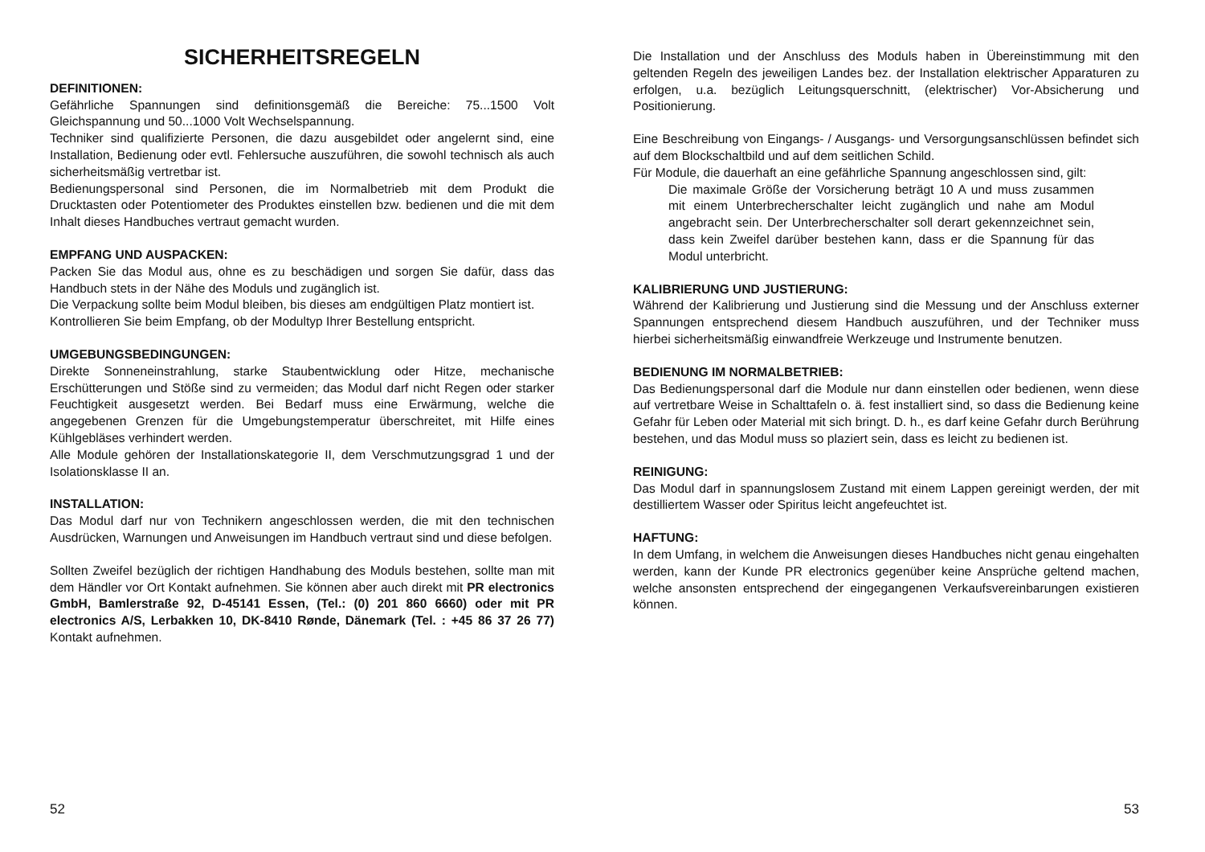SICHERHEITSREGELN
DEFINITIONEN:
Gefährliche Spannungen sind definitionsgemäß die Bereiche: 75...1500 Volt Gleichspannung und 50...1000 Volt Wechselspannung.
Techniker sind qualifizierte Personen, die dazu ausgebildet oder angelernt sind, eine Installation, Bedienung oder evtl. Fehlersuche auszuführen, die sowohl technisch als auch sicherheitsmäßig vertretbar ist.
Bedienungspersonal sind Personen, die im Normalbetrieb mit dem Produkt die Drucktasten oder Potentiometer des Produktes einstellen bzw. bedienen und die mit dem Inhalt dieses Handbuches vertraut gemacht wurden.
EMPFANG UND AUSPACKEN:
Packen Sie das Modul aus, ohne es zu beschädigen und sorgen Sie dafür, dass das Handbuch stets in der Nähe des Moduls und zugänglich ist.
Die Verpackung sollte beim Modul bleiben, bis dieses am endgültigen Platz montiert ist.
Kontrollieren Sie beim Empfang, ob der Modultyp Ihrer Bestellung entspricht.
UMGEBUNGSBEDINGUNGEN:
Direkte Sonneneinstrahlung, starke Staubentwicklung oder Hitze, mechanische Erschütterungen und Stöße sind zu vermeiden; das Modul darf nicht Regen oder starker Feuchtigkeit ausgesetzt werden. Bei Bedarf muss eine Erwärmung, welche die angegebenen Grenzen für die Umgebungstemperatur überschreitet, mit Hilfe eines Kühlgebläses verhindert werden.
Alle Module gehören der Installationskategorie II, dem Verschmutzungsgrad 1 und der Isolationsklasse II an.
INSTALLATION:
Das Modul darf nur von Technikern angeschlossen werden, die mit den technischen Ausdrücken, Warnungen und Anweisungen im Handbuch vertraut sind und diese befolgen.
Sollten Zweifel bezüglich der richtigen Handhabung des Moduls bestehen, sollte man mit dem Händler vor Ort Kontakt aufnehmen. Sie können aber auch direkt mit PR electronics GmbH, Bamlerstraße 92, D-45141 Essen, (Tel.: (0) 201 860 6660) oder mit PR electronics A/S, Lerbakken 10, DK-8410 Rønde, Dänemark (Tel. : +45 86 37 26 77) Kontakt aufnehmen.
52
Die Installation und der Anschluss des Moduls haben in Übereinstimmung mit den geltenden Regeln des jeweiligen Landes bez. der Installation elektrischer Apparaturen zu erfolgen, u.a. bezüglich Leitungsquerschnitt, (elektrischer) Vor-Absicherung und Positionierung.
Eine Beschreibung von Eingangs- / Ausgangs- und Versorgungsanschlüssen befindet sich auf dem Blockschaltbild und auf dem seitlichen Schild.
Für Module, die dauerhaft an eine gefährliche Spannung angeschlossen sind, gilt:
Die maximale Größe der Vorsicherung beträgt 10 A und muss zusammen mit einem Unterbrecherschalter leicht zugänglich und nahe am Modul angebracht sein. Der Unterbrecherschalter soll derart gekennzeichnet sein, dass kein Zweifel darüber bestehen kann, dass er die Spannung für das Modul unterbricht.
KALIBRIERUNG UND JUSTIERUNG:
Während der Kalibrierung und Justierung sind die Messung und der Anschluss externer Spannungen entsprechend diesem Handbuch auszuführen, und der Techniker muss hierbei sicherheitsmäßig einwandfreie Werkzeuge und Instrumente benutzen.
BEDIENUNG IM NORMALBETRIEB:
Das Bedienungspersonal darf die Module nur dann einstellen oder bedienen, wenn diese auf vertretbare Weise in Schalttafeln o. ä. fest installiert sind, so dass die Bedienung keine Gefahr für Leben oder Material mit sich bringt. D. h., es darf keine Gefahr durch Berührung bestehen, und das Modul muss so plaziert sein, dass es leicht zu bedienen ist.
REINIGUNG:
Das Modul darf in spannungslosem Zustand mit einem Lappen gereinigt werden, der mit destilliertem Wasser oder Spiritus leicht angefeuchtet ist.
HAFTUNG:
In dem Umfang, in welchem die Anweisungen dieses Handbuches nicht genau eingehalten werden, kann der Kunde PR electronics gegenüber keine Ansprüche geltend machen, welche ansonsten entsprechend der eingegangenen Verkaufsvereinbarungen existieren können.
53